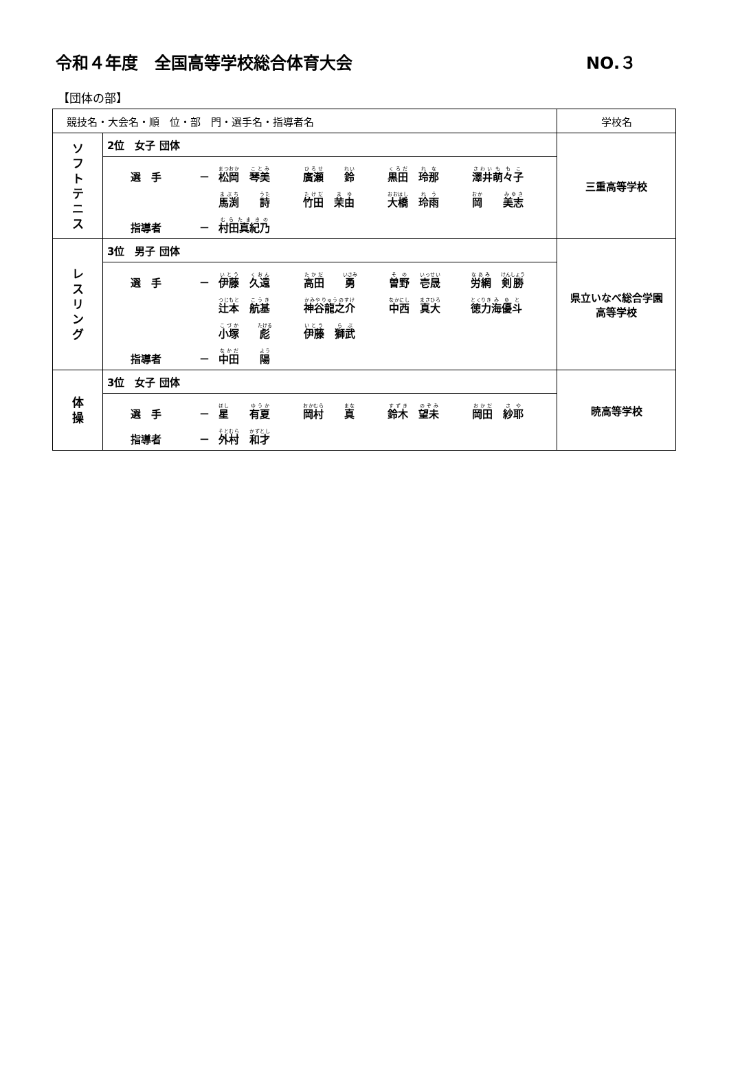令和４年度　全国高等学校総合体育大会 NO.３
【団体の部】
| 競技名・大会名・順 位・部 門・選手名・指導者名 | | 学校名 |
| --- | --- | --- |
| ソ フ ト テ ニ ス | 2位 女子 団体 / 選 手 / － / 松岡 琴美 / 廣瀬 鈴 / 黒田 玲那 / 澤井 萌々子 / / / / 馬渕 詩 / 竹田 茉由 / 大橋 玲雨 / 岡 美志 / / 指導者 / － / 村田真紀乃 / / / / | 三重高等学校 |
| レ ス リ ン グ | 3位 男子 団体 / 選 手 / － / 伊藤 久遠 / 高田 勇 / 曽野 壱晟 / 労網 剣勝 / / / / 辻本 航基 / 神谷龍之介 / 中西 真大 / 徳力 海優斗 / / / / 小塚 彪 / 伊藤 獅武 / / / / 指導者 / － / 中田 陽 / / / / | 県立いなべ総合学園 高等学校 |
| 体 操 | 3位 女子 団体 / 選 手 / － / 星 有夏 / 岡村 真 / 鈴木 望未 / 岡田 紗耶 / / 指導者 / － / 外村 和才 / / / / | 暁高等学校 |